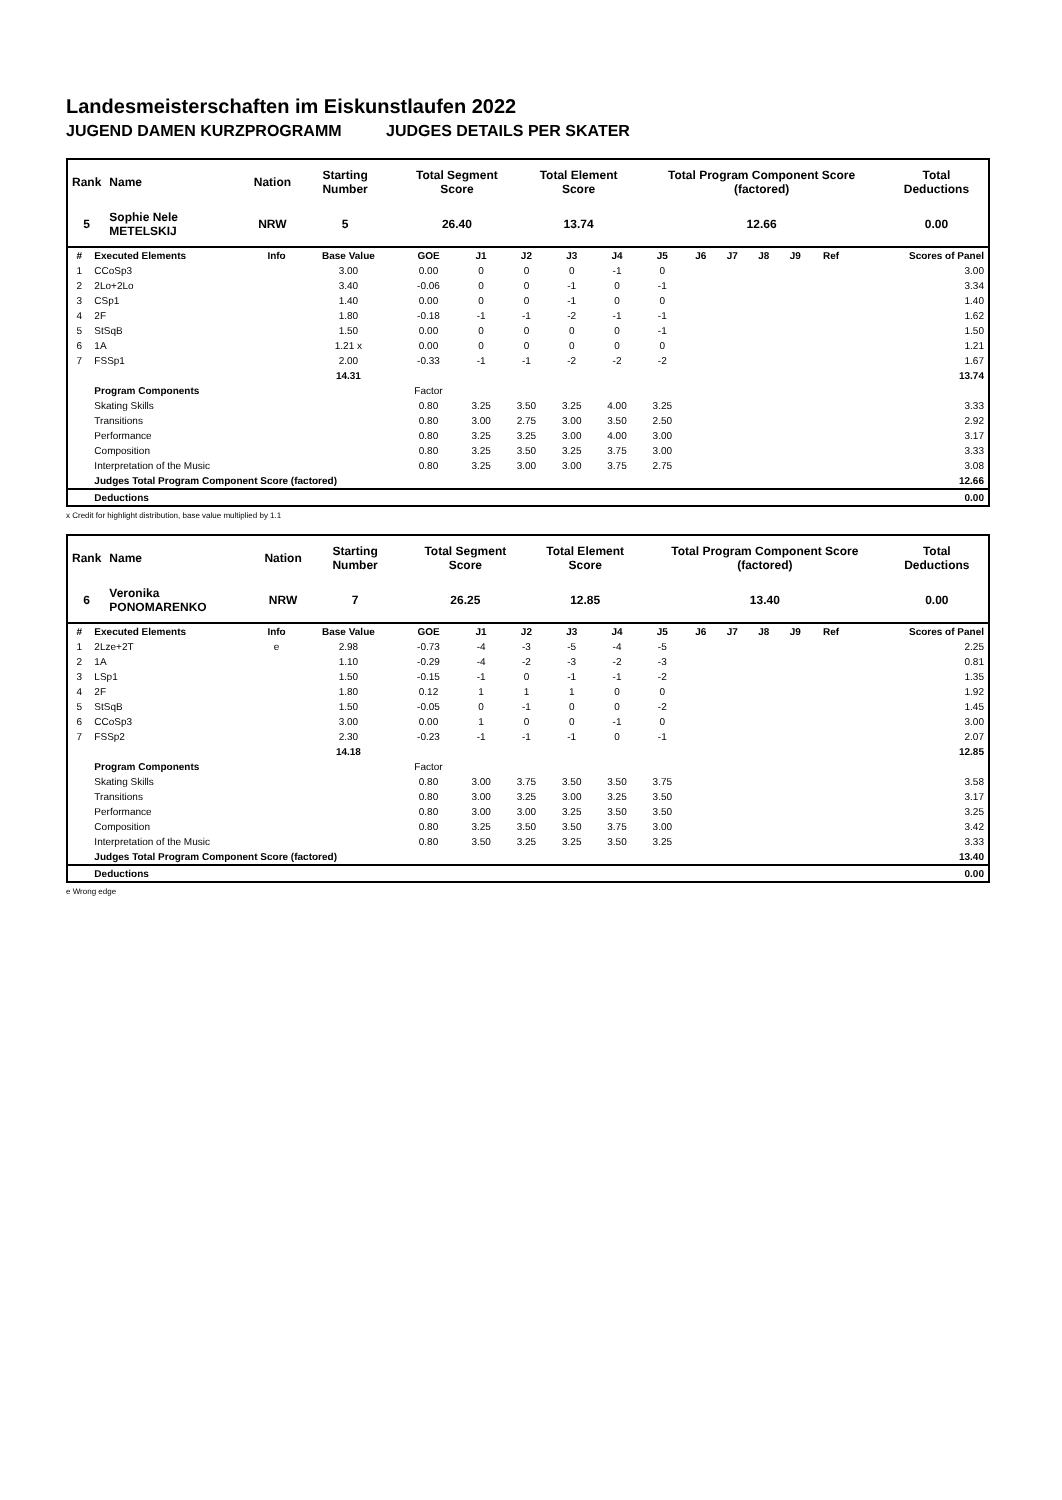Landesmeisterschaften im Eiskunstlaufen 2022
JUGEND DAMEN KURZPROGRAMM JUDGES DETAILS PER SKATER
| Rank | Name | Nation | Starting Number | Total Segment Score | Total Element Score | Total Program Component Score (factored) | Total Deductions |
| --- | --- | --- | --- | --- | --- | --- | --- |
| 5 | Sophie Nele METELSKIJ | NRW | 5 | 26.40 | 13.74 | 12.66 | 0.00 |
| # | Executed Elements | Info | Base Value | GOE | J1 | J2 | J3 | J4 | J5 | J6 | J7 | J8 | J9 | Ref | Scores of Panel |
| --- | --- | --- | --- | --- | --- | --- | --- | --- | --- | --- | --- | --- | --- | --- | --- |
| 1 | CCoSp3 | | 3.00 | 0.00 | 0 | 0 | 0 | -1 | 0 | | | | | | 3.00 |
| 2 | 2Lo+2Lo | | 3.40 | -0.06 | 0 | 0 | -1 | 0 | -1 | | | | | | 3.34 |
| 3 | CSp1 | | 1.40 | 0.00 | 0 | 0 | -1 | 0 | 0 | | | | | | 1.40 |
| 4 | 2F | | 1.80 | -0.18 | -1 | -1 | -2 | -1 | -1 | | | | | | 1.62 |
| 5 | StSqB | | 1.50 | 0.00 | 0 | 0 | 0 | 0 | -1 | | | | | | 1.50 |
| 6 | 1A | | 1.21 x | 0.00 | 0 | 0 | 0 | 0 | 0 | | | | | | 1.21 |
| 7 | FSSp1 | | 2.00 | -0.33 | -1 | -1 | -2 | -2 | -2 | | | | | | 1.67 |
| | | | 14.31 | | | | | | | | | | | | 13.74 |
| | Program Components | | | Factor | | | | | | | | | | | |
| | Skating Skills | | | 0.80 | 3.25 | 3.50 | 3.25 | 4.00 | 3.25 | | | | | | 3.33 |
| | Transitions | | | 0.80 | 3.00 | 2.75 | 3.00 | 3.50 | 2.50 | | | | | | 2.92 |
| | Performance | | | 0.80 | 3.25 | 3.25 | 3.00 | 4.00 | 3.00 | | | | | | 3.17 |
| | Composition | | | 0.80 | 3.25 | 3.50 | 3.25 | 3.75 | 3.00 | | | | | | 3.33 |
| | Interpretation of the Music | | | 0.80 | 3.25 | 3.00 | 3.00 | 3.75 | 2.75 | | | | | | 3.08 |
| | Judges Total Program Component Score (factored) | | | | | | | | | | | | | | 12.66 |
| | Deductions | | | | | | | | | | | | | | 0.00 |
x Credit for highlight distribution, base value multiplied by 1.1
| Rank | Name | Nation | Starting Number | Total Segment Score | Total Element Score | Total Program Component Score (factored) | Total Deductions |
| --- | --- | --- | --- | --- | --- | --- | --- |
| 6 | Veronika PONOMARENKO | NRW | 7 | 26.25 | 12.85 | 13.40 | 0.00 |
| # | Executed Elements | Info | Base Value | GOE | J1 | J2 | J3 | J4 | J5 | J6 | J7 | J8 | J9 | Ref | Scores of Panel |
| --- | --- | --- | --- | --- | --- | --- | --- | --- | --- | --- | --- | --- | --- | --- | --- |
| 1 | 2Lze+2T | e | 2.98 | -0.73 | -4 | -3 | -5 | -4 | -5 | | | | | | 2.25 |
| 2 | 1A | | 1.10 | -0.29 | -4 | -2 | -3 | -2 | -3 | | | | | | 0.81 |
| 3 | LSp1 | | 1.50 | -0.15 | -1 | 0 | -1 | -1 | -2 | | | | | | 1.35 |
| 4 | 2F | | 1.80 | 0.12 | 1 | 1 | 1 | 0 | 0 | | | | | | 1.92 |
| 5 | StSqB | | 1.50 | -0.05 | 0 | -1 | 0 | 0 | -2 | | | | | | 1.45 |
| 6 | CCoSp3 | | 3.00 | 0.00 | 1 | 0 | 0 | -1 | 0 | | | | | | 3.00 |
| 7 | FSSp2 | | 2.30 | -0.23 | -1 | -1 | -1 | 0 | -1 | | | | | | 2.07 |
| | | | 14.18 | | | | | | | | | | | | 12.85 |
| | Program Components | | | Factor | | | | | | | | | | | |
| | Skating Skills | | | 0.80 | 3.00 | 3.75 | 3.50 | 3.50 | 3.75 | | | | | | 3.58 |
| | Transitions | | | 0.80 | 3.00 | 3.25 | 3.00 | 3.25 | 3.50 | | | | | | 3.17 |
| | Performance | | | 0.80 | 3.00 | 3.00 | 3.25 | 3.50 | 3.50 | | | | | | 3.25 |
| | Composition | | | 0.80 | 3.25 | 3.50 | 3.50 | 3.75 | 3.00 | | | | | | 3.42 |
| | Interpretation of the Music | | | 0.80 | 3.50 | 3.25 | 3.25 | 3.50 | 3.25 | | | | | | 3.33 |
| | Judges Total Program Component Score (factored) | | | | | | | | | | | | | | 13.40 |
| | Deductions | | | | | | | | | | | | | | 0.00 |
e Wrong edge